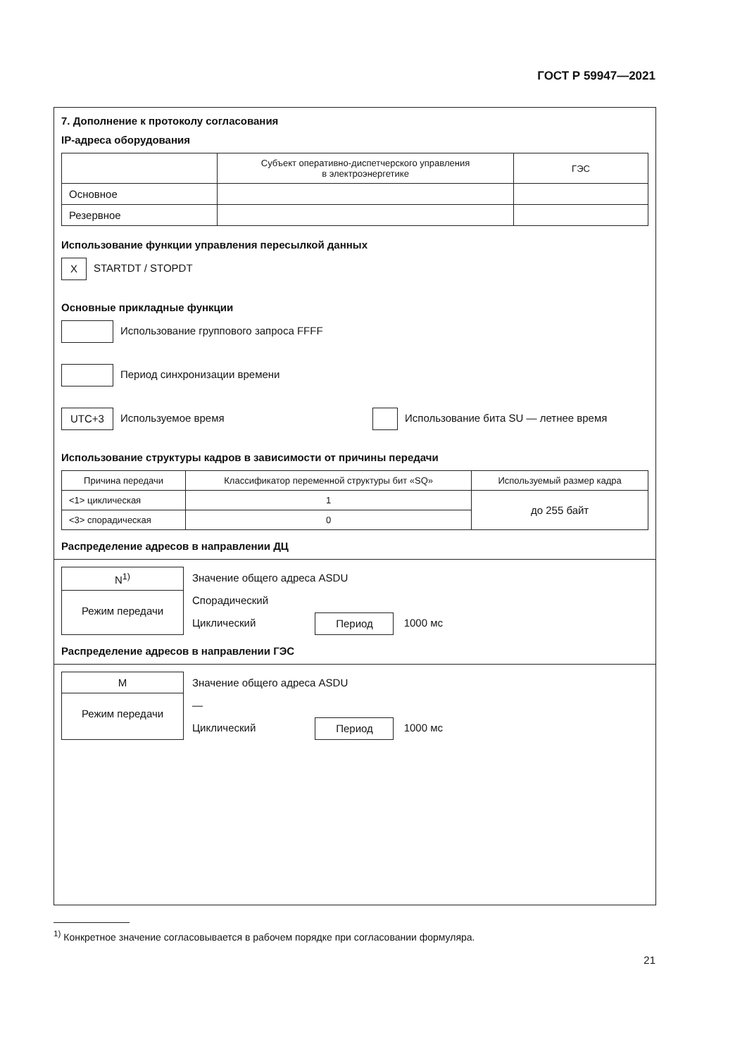ГОСТ Р 59947—2021
7. Дополнение к протоколу согласования
IP-адреса оборудования
| | Субъект оперативно-диспетчерского управления в электроэнергетике | ГЭС |
| --- | --- | --- |
| Основное | | |
| Резервное | | |
Использование функции управления пересылкой данных
X STARTDT / STOPDT
Основные прикладные функции
Использование группового запроса FFFF
Период синхронизации времени
UTC+3 Используемое время Использование бита SU — летнее время
Использование структуры кадров в зависимости от причины передачи
| Причина передачи | Классификатор переменной структуры бит «SQ» | Используемый размер кадра |
| --- | --- | --- |
| <1> циклическая | 1 | до 255 байт |
| <3> спорадическая | 0 | |
Распределение адресов в направлении ДЦ
N<sup>1)</sup>
Режим передачи
Значение общего адреса ASDU
Спорадический
Циклический Период 1000 мс
Распределение адресов в направлении ГЭС
M
Режим передачи
Значение общего адреса ASDU
—
Циклический Период 1000 мс
<sup>1)</sup> Конкретное значение согласовывается в рабочем порядке при согласовании формуляра.
21